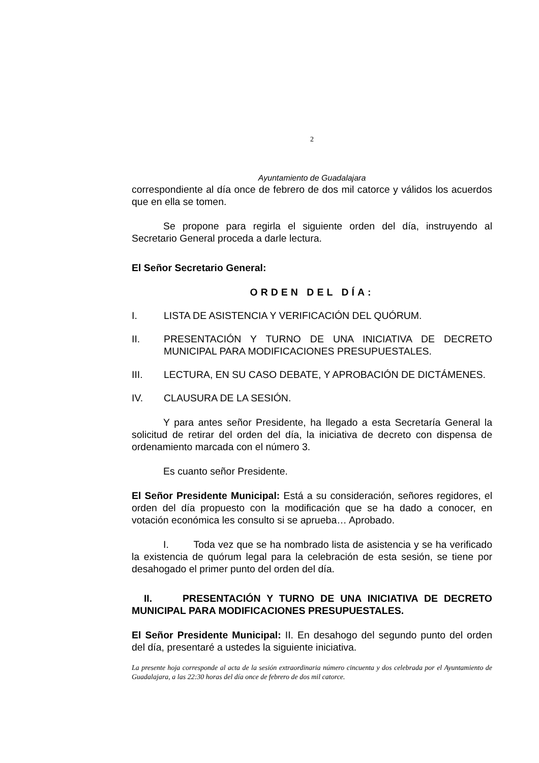2
Ayuntamiento de Guadalajara
correspondiente al día once de febrero de dos mil catorce y válidos los acuerdos que en ella se tomen.
Se propone para regirla el siguiente orden del día, instruyendo al Secretario General proceda a darle lectura.
El Señor Secretario General:
ORDEN DEL DÍA:
I. LISTA DE ASISTENCIA Y VERIFICACIÓN DEL QUÓRUM.
II. PRESENTACIÓN Y TURNO DE UNA INICIATIVA DE DECRETO MUNICIPAL PARA MODIFICACIONES PRESUPUESTALES.
III. LECTURA, EN SU CASO DEBATE, Y APROBACIÓN DE DICTÁMENES.
IV. CLAUSURA DE LA SESIÓN.
Y para antes señor Presidente, ha llegado a esta Secretaría General la solicitud de retirar del orden del día, la iniciativa de decreto con dispensa de ordenamiento marcada con el número 3.
Es cuanto señor Presidente.
El Señor Presidente Municipal: Está a su consideración, señores regidores, el orden del día propuesto con la modificación que se ha dado a conocer, en votación económica les consulto si se aprueba… Aprobado.
I. Toda vez que se ha nombrado lista de asistencia y se ha verificado la existencia de quórum legal para la celebración de esta sesión, se tiene por desahogado el primer punto del orden del día.
II. PRESENTACIÓN Y TURNO DE UNA INICIATIVA DE DECRETO MUNICIPAL PARA MODIFICACIONES PRESUPUESTALES.
El Señor Presidente Municipal: II. En desahogo del segundo punto del orden del día, presentaré a ustedes la siguiente iniciativa.
La presente hoja corresponde al acta de la sesión extraordinaria número cincuenta y dos celebrada por el Ayuntamiento de Guadalajara, a las 22:30 horas del día once de febrero de dos mil catorce.